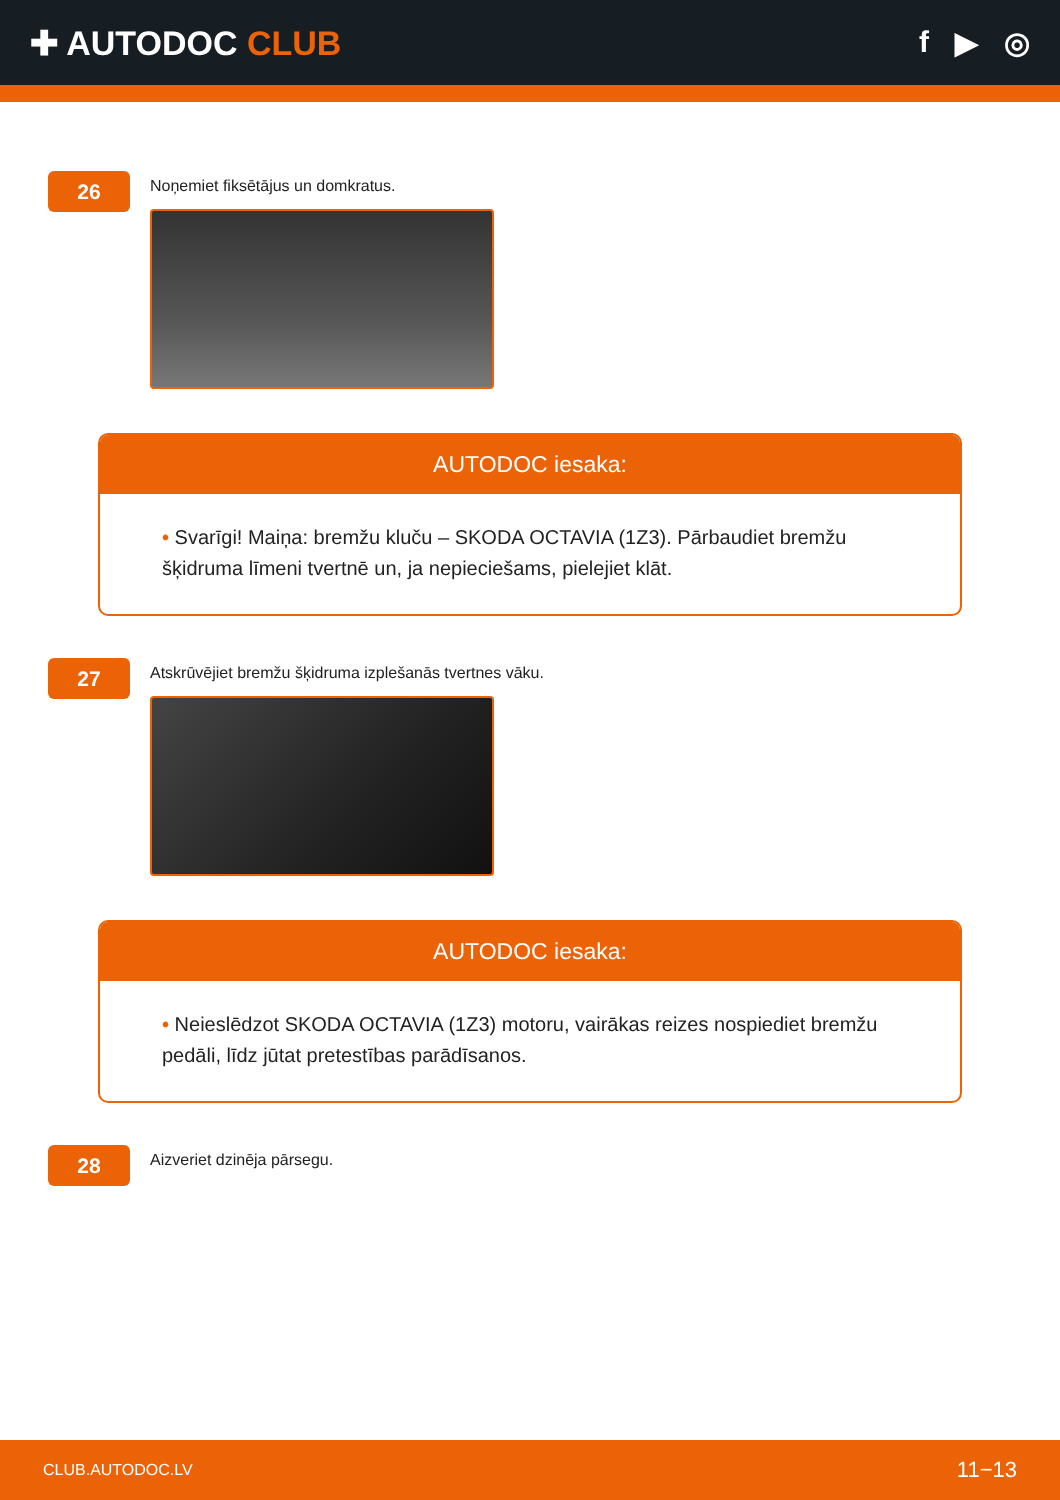✚ AUTODOC CLUB f ▶ ◎
26
Noņemiet fiksētājus un domkratus.
AUTODOC iesaka:
• Svarīgi! Maiņa: bremžu kluču – SKODA OCTAVIA (1Z3). Pārbaudiet bremžu šķidruma līmeni tvertnē un, ja nepieciešams, pielejiet klāt.
27
Atskrūvējiet bremžu šķidruma izplešanās tvertnes vāku.
AUTODOC iesaka:
• Neieslēdzot SKODA OCTAVIA (1Z3) motoru, vairākas reizes nospiediet bremžu pedāli, līdz jūtat pretestības parādīsanos.
28
Aizveriet dzinēja pārsegu.
CLUB.AUTODOC.LV 11−13